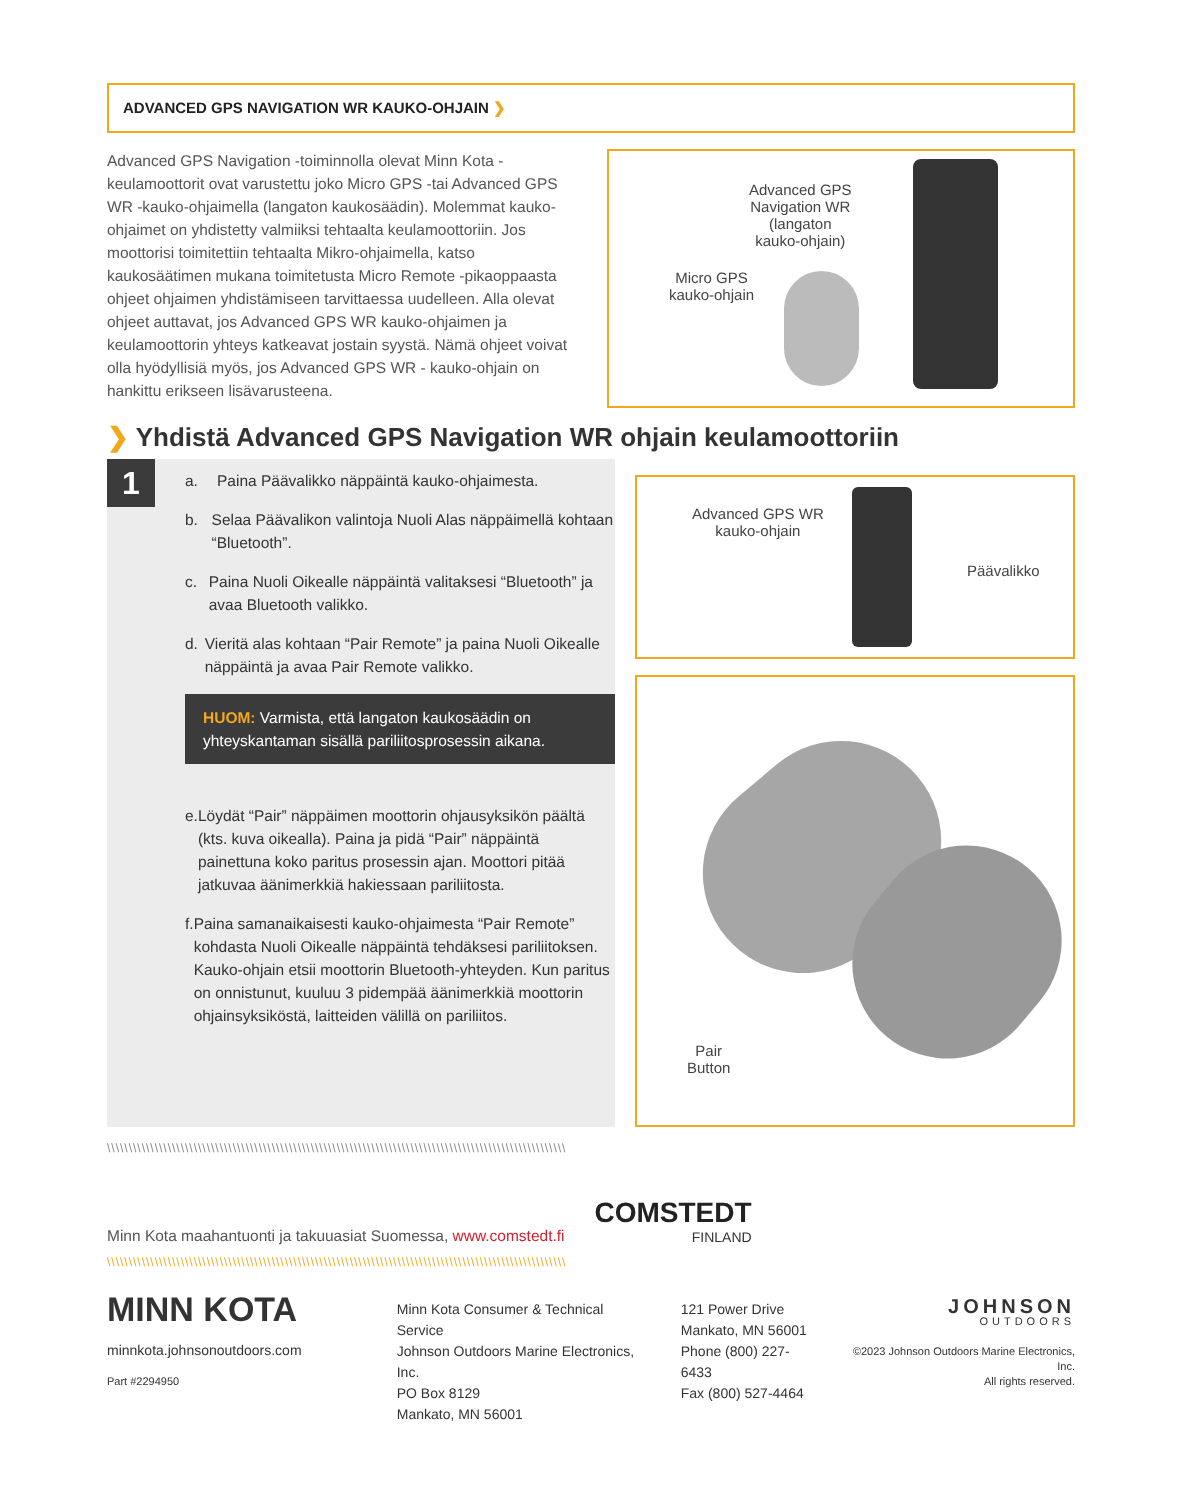ADVANCED GPS NAVIGATION WR KAUKO-OHJAIN ❯
Advanced GPS Navigation -toiminnolla olevat Minn Kota -keulamoottorit ovat varustettu joko Micro GPS -tai Advanced GPS WR -kauko-ohjaimella (langaton kaukosäädin). Molemmat kauko-ohjaimet on yhdistetty valmiiksi tehtaalta keulamoottoriin. Jos moottorisi toimitettiin tehtaalta Mikro-ohjaimella, katso kaukosäätimen mukana toimitetusta Micro Remote -pikaoppaasta ohjeet ohjaimen yhdistämiseen tarvittaessa uudelleen. Alla olevat ohjeet auttavat, jos Advanced GPS WR kauko-ohjaimen ja keulamoottorin yhteys katkeavat jostain syystä. Nämä ohjeet voivat olla hyödyllisiä myös, jos Advanced GPS WR - kauko-ohjain on hankittu erikseen lisävarusteena.
Advanced GPS
Navigation WR
(langaton
kauko-ohjain)
Micro GPS
kauko-ohjain
❯ Yhdistä Advanced GPS Navigation WR ohjain keulamoottoriin
1
a. Paina Päävalikko näppäintä kauko-ohjaimesta.
b. Selaa Päävalikon valintoja Nuoli Alas näppäimellä kohtaan “Bluetooth”.
c. Paina Nuoli Oikealle näppäintä valitaksesi “Bluetooth” ja avaa Bluetooth valikko.
d. Vieritä alas kohtaan “Pair Remote” ja paina Nuoli Oikealle näppäintä ja avaa Pair Remote valikko.
HUOM: Varmista, että langaton kaukosäädin on yhteyskantaman sisällä pariliitosprosessin aikana.
e. Löydät “Pair” näppäimen moottorin ohjausyksikön päältä (kts. kuva oikealla). Paina ja pidä “Pair” näppäintä painettuna koko paritus prosessin ajan. Moottori pitää jatkuvaa äänimerkkiä hakiessaan pariliitosta.
f. Paina samanaikaisesti kauko-ohjaimesta “Pair Remote” kohdasta Nuoli Oikealle näppäintä tehdäksesi pariliitoksen. Kauko-ohjain etsii moottorin Bluetooth-yhteyden. Kun paritus on onnistunut, kuuluu 3 pidempää äänimerkkiä moottorin ohjainsyksiköstä, laitteiden välillä on pariliitos.
Advanced GPS WR
kauko-ohjain
Päävalikko
Pair
Button
\\\\\\\\\\\\\\\\\\\\\\\\\\\\\\\\\\\\\\\\\\\\\\\\\\\\\\\\\\\\\\\\\\\\\\\\\\\\\\\\\\\\\\\\\\\\\\\\\\\\\\\\\\
Minn Kota maahantuonti ja takuuasiat Suomessa, www.comstedt.fi
COMSTEDT
FINLAND
\\\\\\\\\\\\\\\\\\\\\\\\\\\\\\\\\\\\\\\\\\\\\\\\\\\\\\\\\\\\\\\\\\\\\\\\\\\\\\\\\\\\\\\\\\\\\\\\\\\\\\\\\\
MINN KOTA
minnkota.johnsonoutdoors.com
Part #2294950
Minn Kota Consumer & Technical Service
Johnson Outdoors Marine Electronics, Inc.
PO Box 8129
Mankato, MN 56001
121 Power Drive
Mankato, MN 56001
Phone (800) 227-6433
Fax (800) 527-4464
JOHNSON
OUTDOORS
©2023 Johnson Outdoors Marine Electronics, Inc.
All rights reserved.